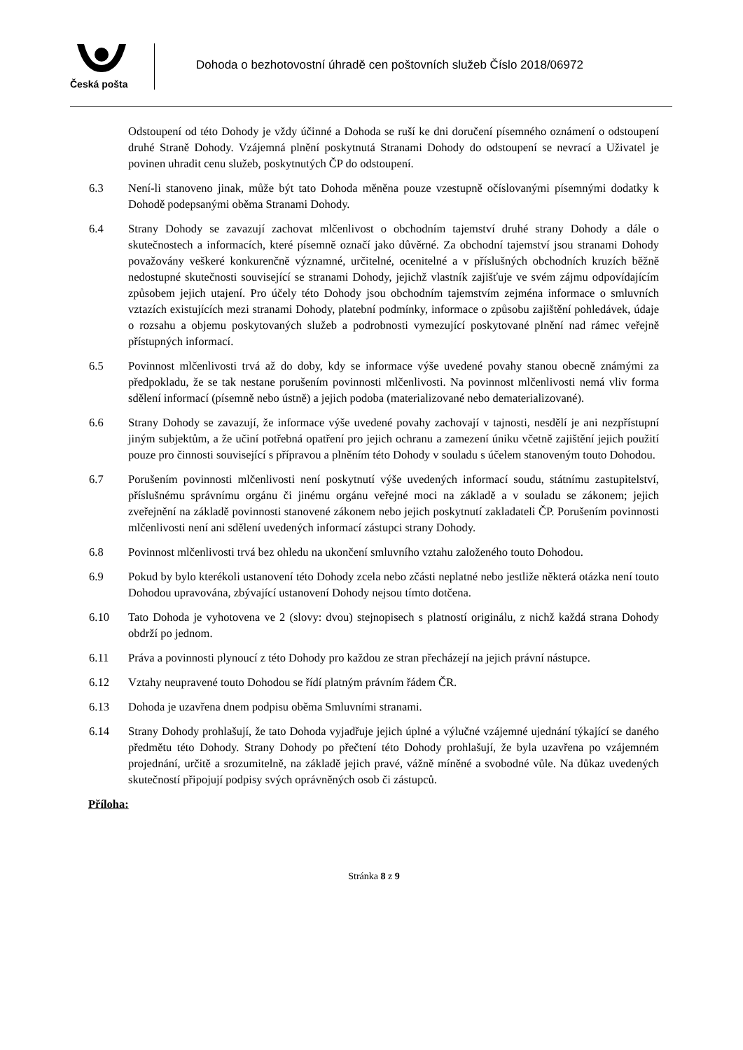Česká pošta
Dohoda o bezhotovostní úhradě cen poštovních služeb Číslo 2018/06972
Odstoupení od této Dohody je vždy účinné a Dohoda se ruší ke dni doručení písemného oznámení o odstoupení druhé Straně Dohody. Vzájemná plnění poskytnutá Stranami Dohody do odstoupení se nevrací a Uživatel je povinen uhradit cenu služeb, poskytnutých ČP do odstoupení.
6.3 Není-li stanoveno jinak, může být tato Dohoda měněna pouze vzestupně očíslovanými písemnými dodatky k Dohodě podepsanými oběma Stranami Dohody.
6.4 Strany Dohody se zavazují zachovat mlčenlivost o obchodním tajemství druhé strany Dohody a dále o skutečnostech a informacích, které písemně označí jako důvěrné. Za obchodní tajemství jsou stranami Dohody považovány veškeré konkurenčně významné, určitelné, ocenitelné a v příslušných obchodních kruzích běžně nedostupné skutečnosti související se stranami Dohody, jejichž vlastník zajišťuje ve svém zájmu odpovídajícím způsobem jejich utajení. Pro účely této Dohody jsou obchodním tajemstvím zejména informace o smluvních vztazích existujících mezi stranami Dohody, platební podmínky, informace o způsobu zajištění pohledávek, údaje o rozsahu a objemu poskytovaných služeb a podrobnosti vymezující poskytované plnění nad rámec veřejně přístupných informací.
6.5 Povinnost mlčenlivosti trvá až do doby, kdy se informace výše uvedené povahy stanou obecně známými za předpokladu, že se tak nestane porušením povinnosti mlčenlivosti. Na povinnost mlčenlivosti nemá vliv forma sdělení informací (písemně nebo ústně) a jejich podoba (materializované nebo dematerializované).
6.6 Strany Dohody se zavazují, že informace výše uvedené povahy zachovají v tajnosti, nesdělí je ani nezpřístupní jiným subjektům, a že učiní potřebná opatření pro jejich ochranu a zamezení úniku včetně zajištění jejich použití pouze pro činnosti související s přípravou a plněním této Dohody v souladu s účelem stanoveným touto Dohodou.
6.7 Porušením povinnosti mlčenlivosti není poskytnutí výše uvedených informací soudu, státnímu zastupitelství, příslušnému správnímu orgánu či jinému orgánu veřejné moci na základě a v souladu se zákonem; jejich zveřejnění na základě povinnosti stanovené zákonem nebo jejich poskytnutí zakladateli ČP. Porušením povinnosti mlčenlivosti není ani sdělení uvedených informací zástupci strany Dohody.
6.8 Povinnost mlčenlivosti trvá bez ohledu na ukončení smluvního vztahu založeného touto Dohodou.
6.9 Pokud by bylo kterékoli ustanovení této Dohody zcela nebo zčásti neplatné nebo jestliže některá otázka není touto Dohodou upravována, zbývající ustanovení Dohody nejsou tímto dotčena.
6.10 Tato Dohoda je vyhotovena ve 2 (slovy: dvou) stejnopisech s platností originálu, z nichž každá strana Dohody obdrží po jednom.
6.11 Práva a povinnosti plynoucí z této Dohody pro každou ze stran přecházejí na jejich právní nástupce.
6.12 Vztahy neupravené touto Dohodou se řídí platným právním řádem ČR.
6.13 Dohoda je uzavřena dnem podpisu oběma Smluvními stranami.
6.14 Strany Dohody prohlašují, že tato Dohoda vyjadřuje jejich úplné a výlučné vzájemné ujednání týkající se daného předmětu této Dohody. Strany Dohody po přečtení této Dohody prohlašují, že byla uzavřena po vzájemném projednání, určitě a srozumitelně, na základě jejich pravé, vážně míněné a svobodné vůle. Na důkaz uvedených skutečností připojují podpisy svých oprávněných osob či zástupců.
Příloha:
Stránka 8 z 9